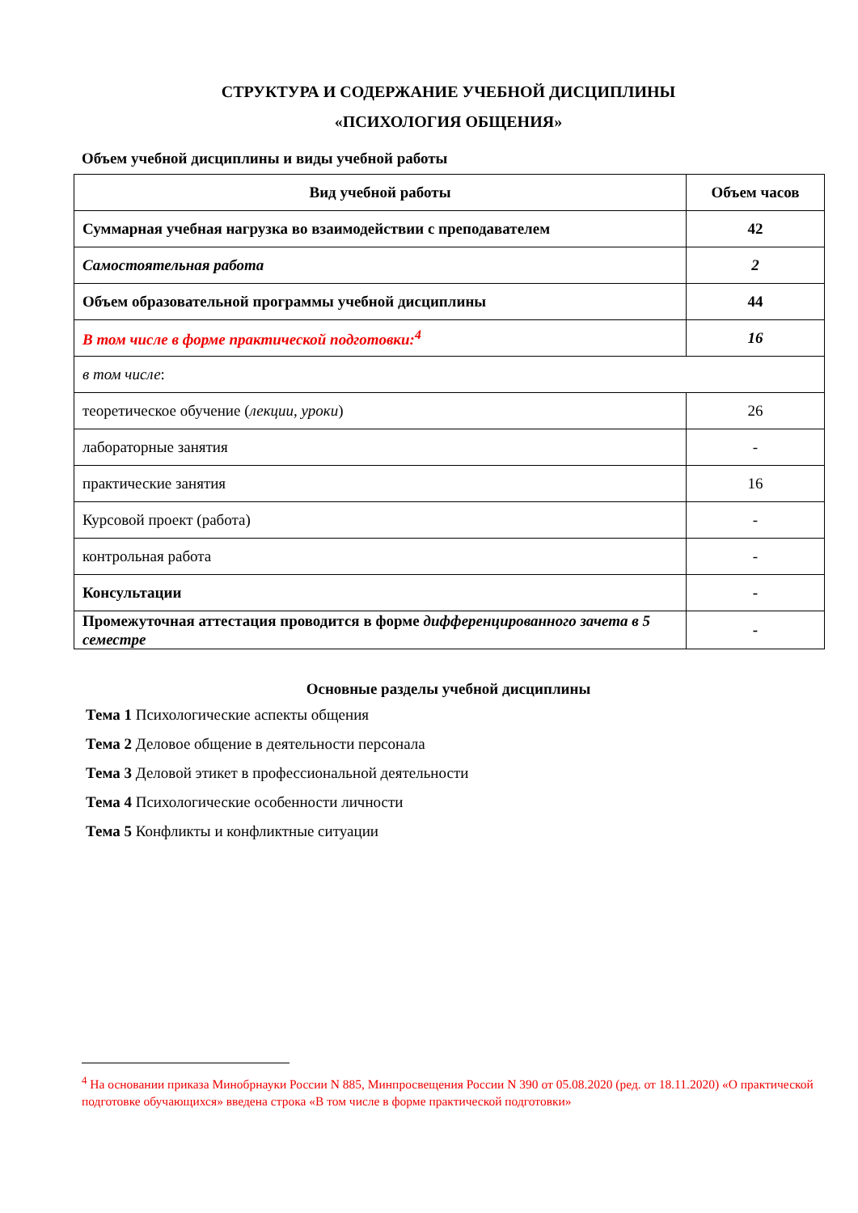СТРУКТУРА И СОДЕРЖАНИЕ УЧЕБНОЙ ДИСЦИПЛИНЫ
«ПСИХОЛОГИЯ ОБЩЕНИЯ»
Объем учебной дисциплины и виды учебной работы
| Вид учебной работы | Объем часов |
| --- | --- |
| Суммарная учебная нагрузка во взаимодействии с преподавателем | 42 |
| Самостоятельная работа | 2 |
| Объем образовательной программы учебной дисциплины | 44 |
| В том числе в форме практической подготовки:<sup>4</sup> | 16 |
| в том числе : | |
| теоретическое обучение ( лекции, уроки ) | 26 |
| лабораторные занятия | - |
| практические занятия | 16 |
| Курсовой проект (работа) | - |
| контрольная работа | - |
| Консультации | - |
| Промежуточная аттестация проводится в форме дифференцированного зачета в 5 семестре | - |
Основные разделы учебной дисциплины
Тема 1 Психологические аспекты общения
Тема 2 Деловое общение в деятельности персонала
Тема 3 Деловой этикет в профессиональной деятельности
Тема 4 Психологические особенности личности
Тема 5 Конфликты и конфликтные ситуации
<sup>4</sup> На основании приказа Минобрнауки России N 885, Минпросвещения России N 390 от 05.08.2020 (ред. от 18.11.2020) «О практической подготовке обучающихся» введена строка «В том числе в форме практической подготовки»